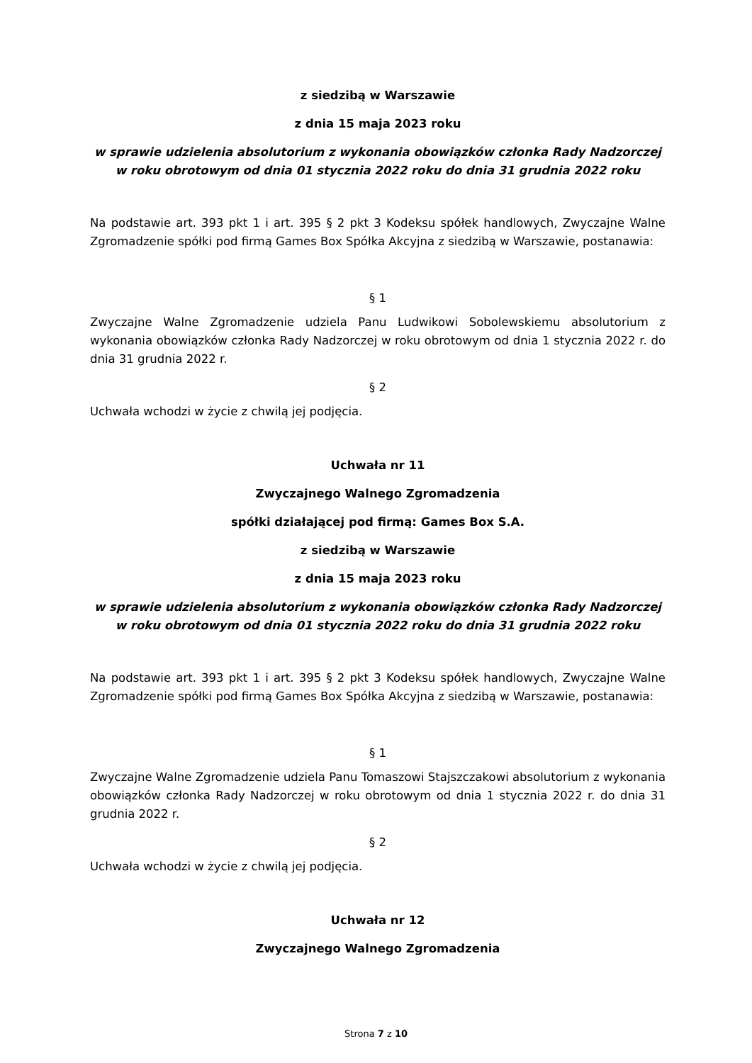z siedzibą w Warszawie
z dnia 15 maja 2023 roku
w sprawie udzielenia absolutorium z wykonania obowiązków członka Rady Nadzorczej w roku obrotowym od dnia 01 stycznia 2022 roku do dnia 31 grudnia 2022 roku
Na podstawie art. 393 pkt 1 i art. 395 § 2 pkt 3 Kodeksu spółek handlowych, Zwyczajne Walne Zgromadzenie spółki pod firmą Games Box Spółka Akcyjna z siedzibą w Warszawie, postanawia:
§ 1
Zwyczajne Walne Zgromadzenie udziela Panu Ludwikowi Sobolewskiemu absolutorium z wykonania obowiązków członka Rady Nadzorczej w roku obrotowym od dnia 1 stycznia 2022 r. do dnia 31 grudnia 2022 r.
§ 2
Uchwała wchodzi w życie z chwilą jej podjęcia.
Uchwała nr 11
Zwyczajnego Walnego Zgromadzenia
spółki działającej pod firmą: Games Box S.A.
z siedzibą w Warszawie
z dnia 15 maja 2023 roku
w sprawie udzielenia absolutorium z wykonania obowiązków członka Rady Nadzorczej w roku obrotowym od dnia 01 stycznia 2022 roku do dnia 31 grudnia 2022 roku
Na podstawie art. 393 pkt 1 i art. 395 § 2 pkt 3 Kodeksu spółek handlowych, Zwyczajne Walne Zgromadzenie spółki pod firmą Games Box Spółka Akcyjna z siedzibą w Warszawie, postanawia:
§ 1
Zwyczajne Walne Zgromadzenie udziela Panu Tomaszowi Stajszczakowi absolutorium z wykonania obowiązków członka Rady Nadzorczej w roku obrotowym od dnia 1 stycznia 2022 r. do dnia 31 grudnia 2022 r.
§ 2
Uchwała wchodzi w życie z chwilą jej podjęcia.
Uchwała nr 12
Zwyczajnego Walnego Zgromadzenia
Strona 7 z 10